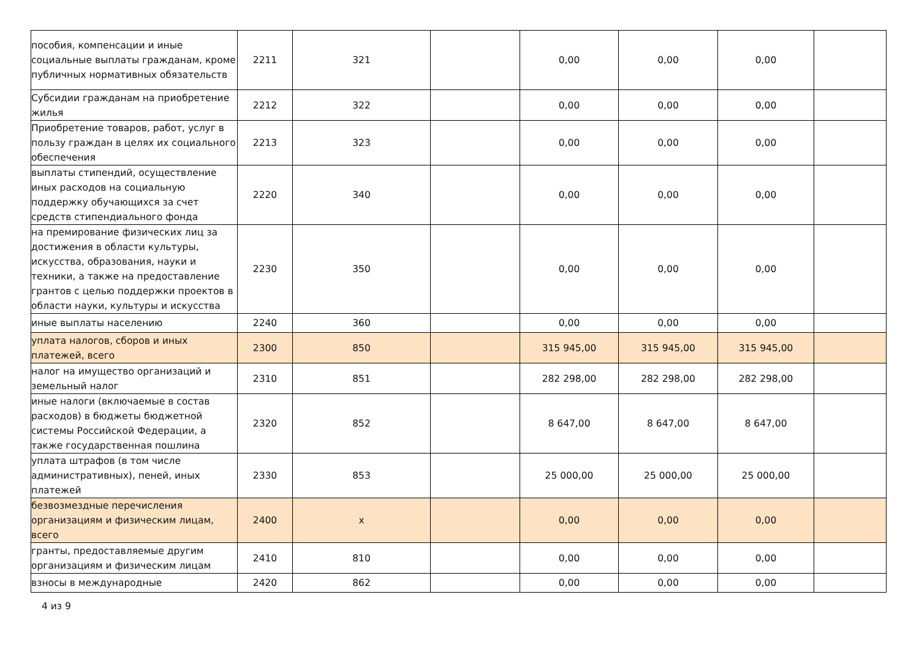| пособия, компенсации и иные социальные выплаты гражданам, кроме публичных нормативных обязательств | 2211 | 321 | | 0,00 | 0,00 | 0,00 | |
| Субсидии гражданам на приобретение жилья | 2212 | 322 | | 0,00 | 0,00 | 0,00 | |
| Приобретение товаров, работ, услуг в пользу граждан в целях их социального обеспечения | 2213 | 323 | | 0,00 | 0,00 | 0,00 | |
| выплаты стипендий, осуществление иных расходов на социальную поддержку обучающихся за счет средств стипендиального фонда | 2220 | 340 | | 0,00 | 0,00 | 0,00 | |
| на премирование физических лиц за достижения в области культуры, искусства, образования, науки и техники, а также на предоставление грантов с целью поддержки проектов в области науки, культуры и искусства | 2230 | 350 | | 0,00 | 0,00 | 0,00 | |
| иные выплаты населению | 2240 | 360 | | 0,00 | 0,00 | 0,00 | |
| уплата налогов, сборов и иных платежей, всего | 2300 | 850 | | 315 945,00 | 315 945,00 | 315 945,00 | |
| налог на имущество организаций и земельный налог | 2310 | 851 | | 282 298,00 | 282 298,00 | 282 298,00 | |
| иные налоги (включаемые в состав расходов) в бюджеты бюджетной системы Российской Федерации, а также государственная пошлина | 2320 | 852 | | 8 647,00 | 8 647,00 | 8 647,00 | |
| уплата штрафов (в том числе административных), пеней, иных платежей | 2330 | 853 | | 25 000,00 | 25 000,00 | 25 000,00 | |
| безвозмездные перечисления организациям и физическим лицам, всего | 2400 | x | | 0,00 | 0,00 | 0,00 | |
| гранты, предоставляемые другим организациям и физическим лицам | 2410 | 810 | | 0,00 | 0,00 | 0,00 | |
| взносы в международные | 2420 | 862 | | 0,00 | 0,00 | 0,00 | |
4 из 9